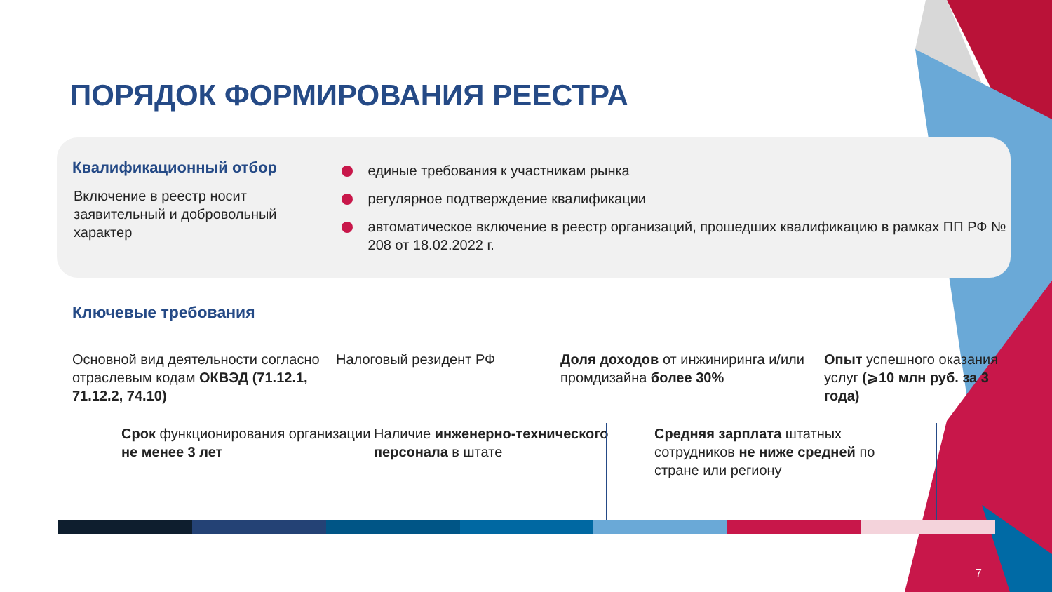ПОРЯДОК ФОРМИРОВАНИЯ РЕЕСТРА
Квалификационный отбор
Включение в реестр носит заявительный и добровольный характер
единые требования к участникам рынка
регулярное подтверждение квалификации
автоматическое включение в реестр организаций, прошедших квалификацию в рамках ПП РФ № 208 от 18.02.2022 г.
Ключевые требования
Основной вид деятельности согласно отраслевым кодам ОКВЭД (71.12.1, 71.12.2, 74.10)
Налоговый резидент РФ Доля доходов от инжиниринга и/или промдизайна более 30%
Опыт успешного оказания услуг (⩾10 млн руб. за 3 года)
Срок функционирования организации не менее 3 лет
Наличие инженерно-технического персонала в штате
Средняя зарплата штатных сотрудников не ниже средней по стране или региону
7